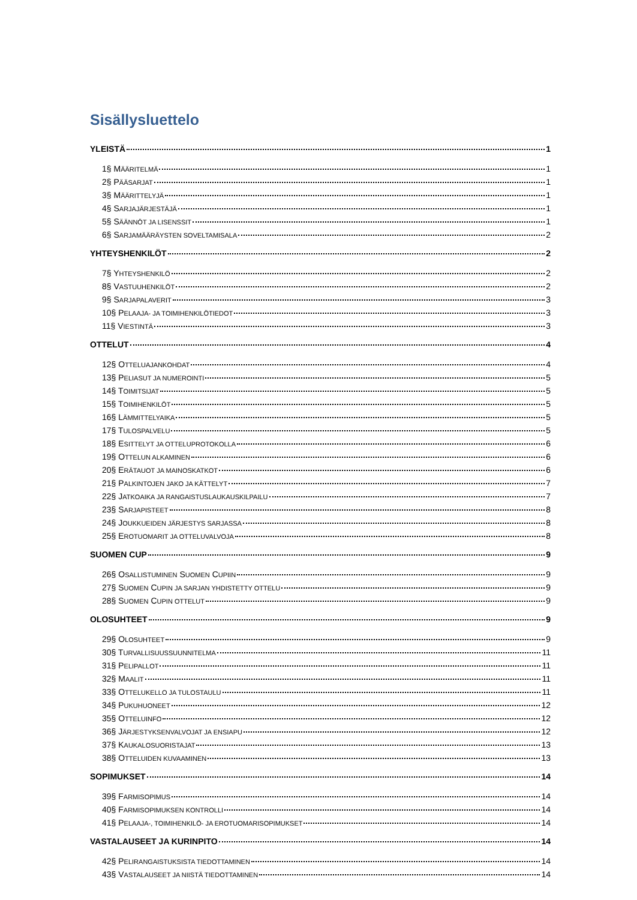Sisällysluettelo
YLEISTÄ 1
1§ MÄÄRITELMÄ 1
2§ PÄÄSARJAT 1
3§ MÄÄRITTELYJÄ 1
4§ SARJAJÄRJESTÄJÄ 1
5§ SÄÄNNÖT JA LISENSSIT 1
6§ SARJAMÄÄRÄYSTEN SOVELTAMISALA 2
YHTEYSHENKILÖT 2
7§ YHTEYSHENKILÖ 2
8§ VASTUUHENKILÖT 2
9§ SARJAPALAVERIT 3
10§ PELAAJA- JA TOIMIHENKILÖTIEDOT 3
11§ VIESTINTÄ 3
OTTELUT 4
12§ OTTELUAJANKOHDAT 4
13§ PELIASUT JA NUMEROINTI 5
14§ TOIMITSIJAT 5
15§ TOIMIHENKILÖT 5
16§ LÄMMITTELYAIKA 5
17§ TULOSPALVELU 5
18§ ESITTELYT JA OTTELUPROTOKOLLA 6
19§ OTTELUN ALKAMINEN 6
20§ ERÄTAUOT JA MAINOSKATKOT 6
21§ PALKINTOJEN JAKO JA KÄTTELYT 7
22§ JATKOAIKA JA RANGAISTUSLAUKAUSKILPAILU 7
23§ SARJAPISTEET 8
24§ JOUKKUEIDEN JÄRJESTYS SARJASSA 8
25§ EROTUOMARIT JA OTTELUVALVOJA 8
SUOMEN CUP 9
26§ OSALLISTUMINEN SUOMEN CUPIIN 9
27§ SUOMEN CUPIN JA SARJAN YHDISTETTY OTTELU 9
28§ SUOMEN CUPIN OTTELUT 9
OLOSUHTEET 9
29§ OLOSUHTEET 9
30§ TURVALLISUUSSUUNNITELMA 11
31§ PELIPALLOT 11
32§ MAALIT 11
33§ OTTELUKELLO JA TULOSTAULU 11
34§ PUKUHUONEET 12
35§ OTTELUINFO 12
36§ JÄRJESTYKSENVALVOJAT JA ENSIAPU 12
37§ KAUKALOSUORISTAJAT 13
38§ OTTELUIDEN KUVAAMINEN 13
SOPIMUKSET 14
39§ FARMISOPIMUS 14
40§ FARMISOPIMUKSEN KONTROLLI 14
41§ PELAAJA-, TOIMIHENKILÖ- JA EROTUOMARISOPIMUKSET 14
VASTALAUSEET JA KURINPITO 14
42§ PELIRANGAISTUKSISTA TIEDOTTAMINEN 14
43§ VASTALAUSEET JA NIISTÄ TIEDOTTAMINEN 14